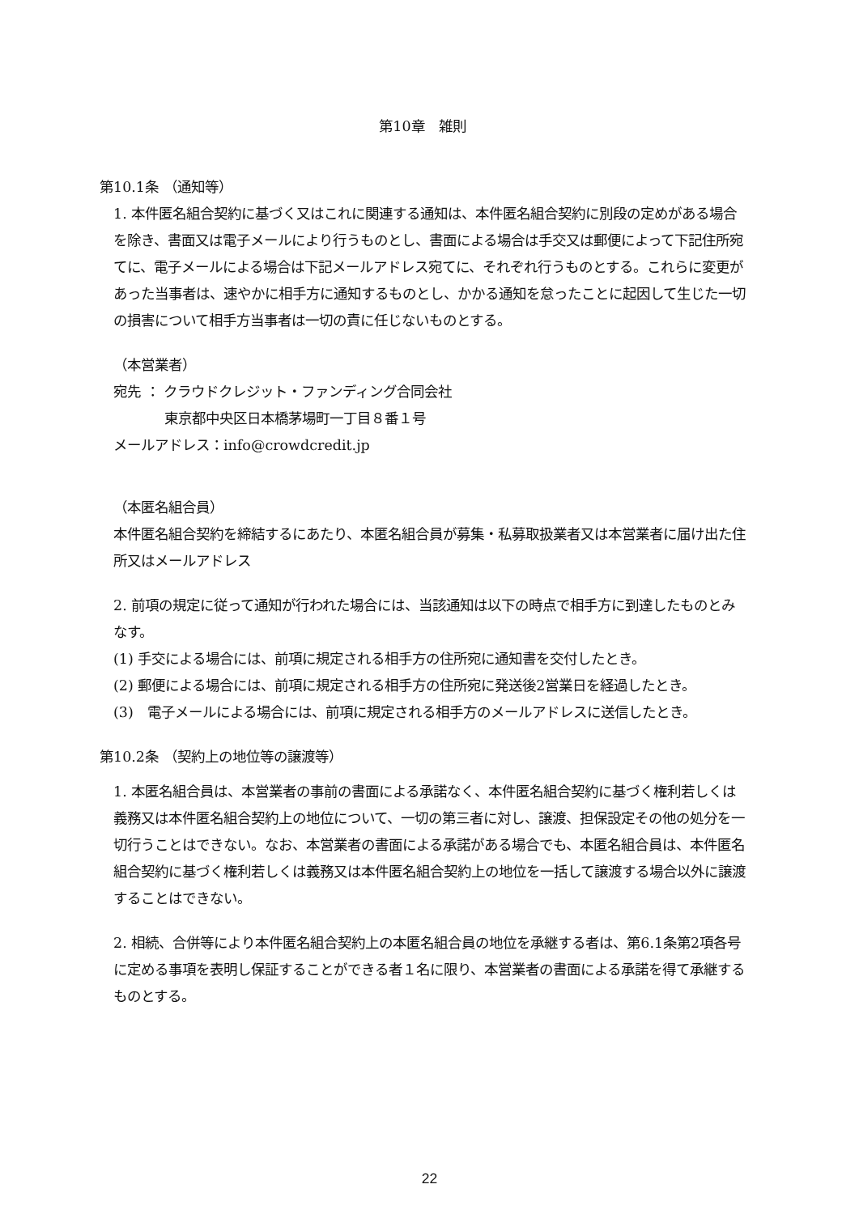第10章　雑則
第10.1条 （通知等）
1. 本件匿名組合契約に基づく又はこれに関連する通知は、本件匿名組合契約に別段の定めがある場合を除き、書面又は電子メールにより行うものとし、書面による場合は手交又は郵便によって下記住所宛てに、電子メールによる場合は下記メールアドレス宛てに、それぞれ行うものとする。これらに変更があった当事者は、速やかに相手方に通知するものとし、かかる通知を怠ったことに起因して生じた一切の損害について相手方当事者は一切の責に任じないものとする。
（本営業者）
宛先 ： クラウドクレジット・ファンディング合同会社
東京都中央区日本橋茅場町一丁目８番１号
メールアドレス：info@crowdcredit.jp
（本匿名組合員）
本件匿名組合契約を締結するにあたり、本匿名組合員が募集・私募取扱業者又は本営業者に届け出た住所又はメールアドレス
2. 前項の規定に従って通知が行われた場合には、当該通知は以下の時点で相手方に到達したものとみなす。
(1) 手交による場合には、前項に規定される相手方の住所宛に通知書を交付したとき。
(2) 郵便による場合には、前項に規定される相手方の住所宛に発送後2営業日を経過したとき。
(3)　電子メールによる場合には、前項に規定される相手方のメールアドレスに送信したとき。
第10.2条 （契約上の地位等の譲渡等）
1. 本匿名組合員は、本営業者の事前の書面による承諾なく、本件匿名組合契約に基づく権利若しくは義務又は本件匿名組合契約上の地位について、一切の第三者に対し、譲渡、担保設定その他の処分を一切行うことはできない。なお、本営業者の書面による承諾がある場合でも、本匿名組合員は、本件匿名組合契約に基づく権利若しくは義務又は本件匿名組合契約上の地位を一括して譲渡する場合以外に譲渡することはできない。
2. 相続、合併等により本件匿名組合契約上の本匿名組合員の地位を承継する者は、第6.1条第2項各号に定める事項を表明し保証することができる者１名に限り、本営業者の書面による承諾を得て承継するものとする。
22